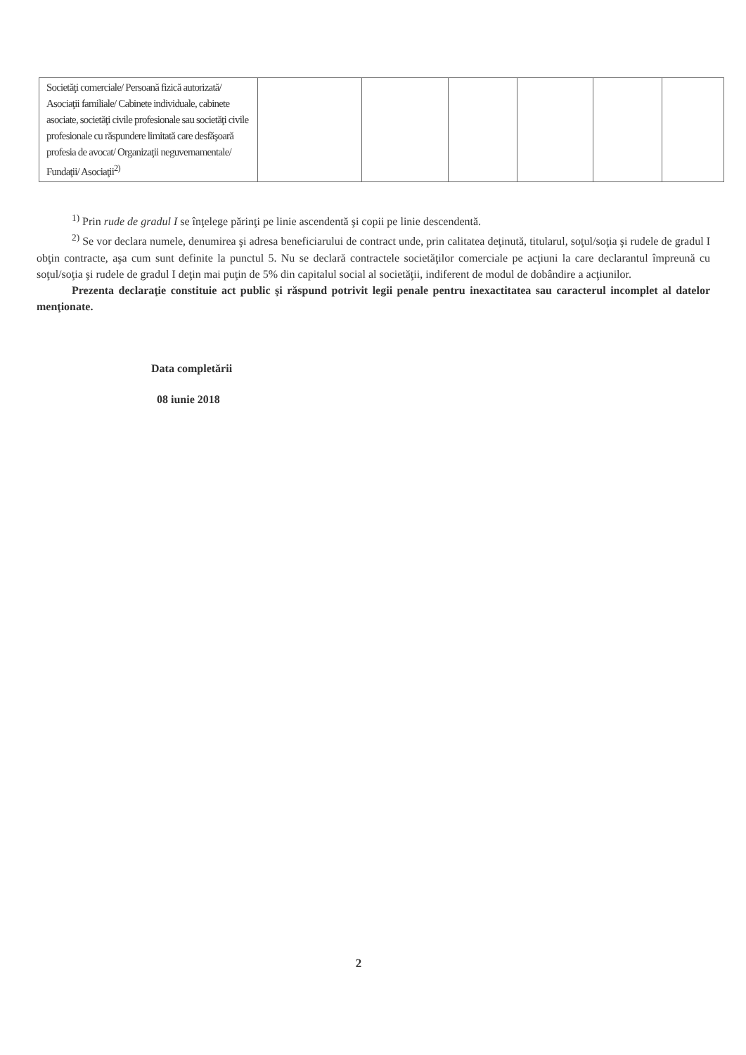| Societăţi comerciale/ Persoană fizică autorizată/ Asociaţii familiale/ Cabinete individuale, cabinete asociate, societăţi civile profesionale sau societăţi civile profesionale cu răspundere limitată care desfăşoară profesia de avocat/ Organizaţii neguvernamentale/ Fundaţii/ Asociaţii<sup>2)</sup> | | | | | | |
<sup>1)</sup> Prin rude de gradul I se înţelege părinţi pe linie ascendentă şi copii pe linie descendentă.
<sup>2)</sup> Se vor declara numele, denumirea şi adresa beneficiarului de contract unde, prin calitatea deţinută, titularul, soţul/soţia şi rudele de gradul I obţin contracte, aşa cum sunt definite la punctul 5. Nu se declară contractele societăţilor comerciale pe acţiuni la care declarantul împreună cu soţul/soţia şi rudele de gradul I deţin mai puţin de 5% din capitalul social al societăţii, indiferent de modul de dobândire a acţiunilor.
Prezenta declaraţie constituie act public şi răspund potrivit legii penale pentru inexactitatea sau caracterul incomplet al datelor menţionate.
Data completării
08 iunie 2018
2